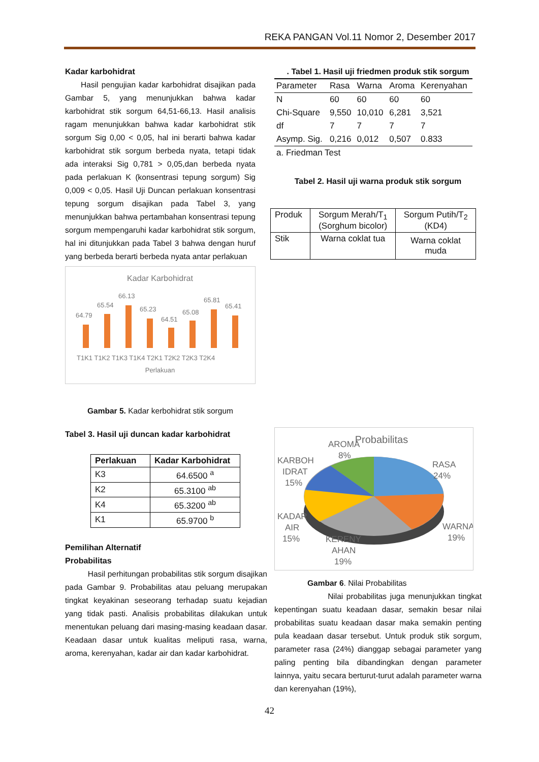REKA PANGAN Vol.11 Nomor 2, Desember 2017
Kadar karbohidrat
Hasil pengujian kadar karbohidrat disajikan pada Gambar 5, yang menunjukkan bahwa kadar karbohidrat stik sorgum 64,51-66,13. Hasil analisis ragam menunjukkan bahwa kadar karbohidrat stik sorgum Sig 0,00 < 0,05, hal ini berarti bahwa kadar karbohidrat stik sorgum berbeda nyata, tetapi tidak ada interaksi Sig 0,781 > 0,05,dan berbeda nyata pada perlakuan K (konsentrasi tepung sorgum) Sig 0,009 < 0,05. Hasil Uji Duncan perlakuan konsentrasi tepung sorgum disajikan pada Tabel 3, yang menunjukkan bahwa pertambahan konsentrasi tepung sorgum mempengaruhi kadar karbohidrat stik sorgum, hal ini ditunjukkan pada Tabel 3 bahwa dengan huruf yang berbeda berarti berbeda nyata antar perlakuan
Kadar Karbohidrat
64.79
65.54
66.13
65.23
64.51
65.08
65.81
65.41
T1K1 T1K2 T1K3 T1K4 T2K1 T2K2 T2K3 T2K4
Perlakuan
Gambar 5. Kadar kerbohidrat stik sorgum
Tabel 3. Hasil uji duncan kadar karbohidrat
| Perlakuan | Kadar Karbohidrat |
| --- | --- |
| K3 | 64.6500 <sup>a</sup> |
| K2 | 65.3100 <sup>ab</sup> |
| K4 | 65.3200 <sup>ab</sup> |
| K1 | 65.9700 <sup>b</sup> |
Pemilihan Alternatif
Probabilitas
Hasil perhitungan probabilitas stik sorgum disajikan pada Gambar 9. Probabilitas atau peluang merupakan tingkat keyakinan seseorang terhadap suatu kejadian yang tidak pasti. Analisis probabilitas dilakukan untuk menentukan peluang dari masing-masing keadaan dasar. Keadaan dasar untuk kualitas meliputi rasa, warna, aroma, kerenyahan, kadar air dan kadar karbohidrat.
. Tabel 1. Hasil uji friedmen produk stik sorgum
| Parameter | Rasa | Warna | Aroma | Kerenyahan |
| --- | --- | --- | --- | --- |
| N | 60 | 60 | 60 | 60 |
| Chi-Square | 9,550 | 10,010 | 6,281 | 3,521 |
| df | 7 | 7 | 7 | 7 |
| Asymp. Sig. | 0,216 | 0,012 | 0,507 | 0.833 |
a. Friedman Test
Tabel 2. Hasil uji warna produk stik sorgum
| Produk | Sorgum Merah/T<sub>1</sub> (Sorghum bicolor) | Sorgum Putih/T<sub>2</sub> (KD4) |
| Stik | Warna coklat tua | Warna coklat muda |
Probabilitas
AROMA
8%
KARBOH
IDRAT
15%
RASA
24%
KADAR
AIR
15%
WARNA
19%
KERENY
AHAN
19%
Gambar 6. Nilai Probabilitas
Nilai probabilitas juga menunjukkan tingkat kepentingan suatu keadaan dasar, semakin besar nilai probabilitas suatu keadaan dasar maka semakin penting pula keadaan dasar tersebut. Untuk produk stik sorgum, parameter rasa (24%) dianggap sebagai parameter yang paling penting bila dibandingkan dengan parameter lainnya, yaitu secara berturut-turut adalah parameter warna dan kerenyahan (19%),
42